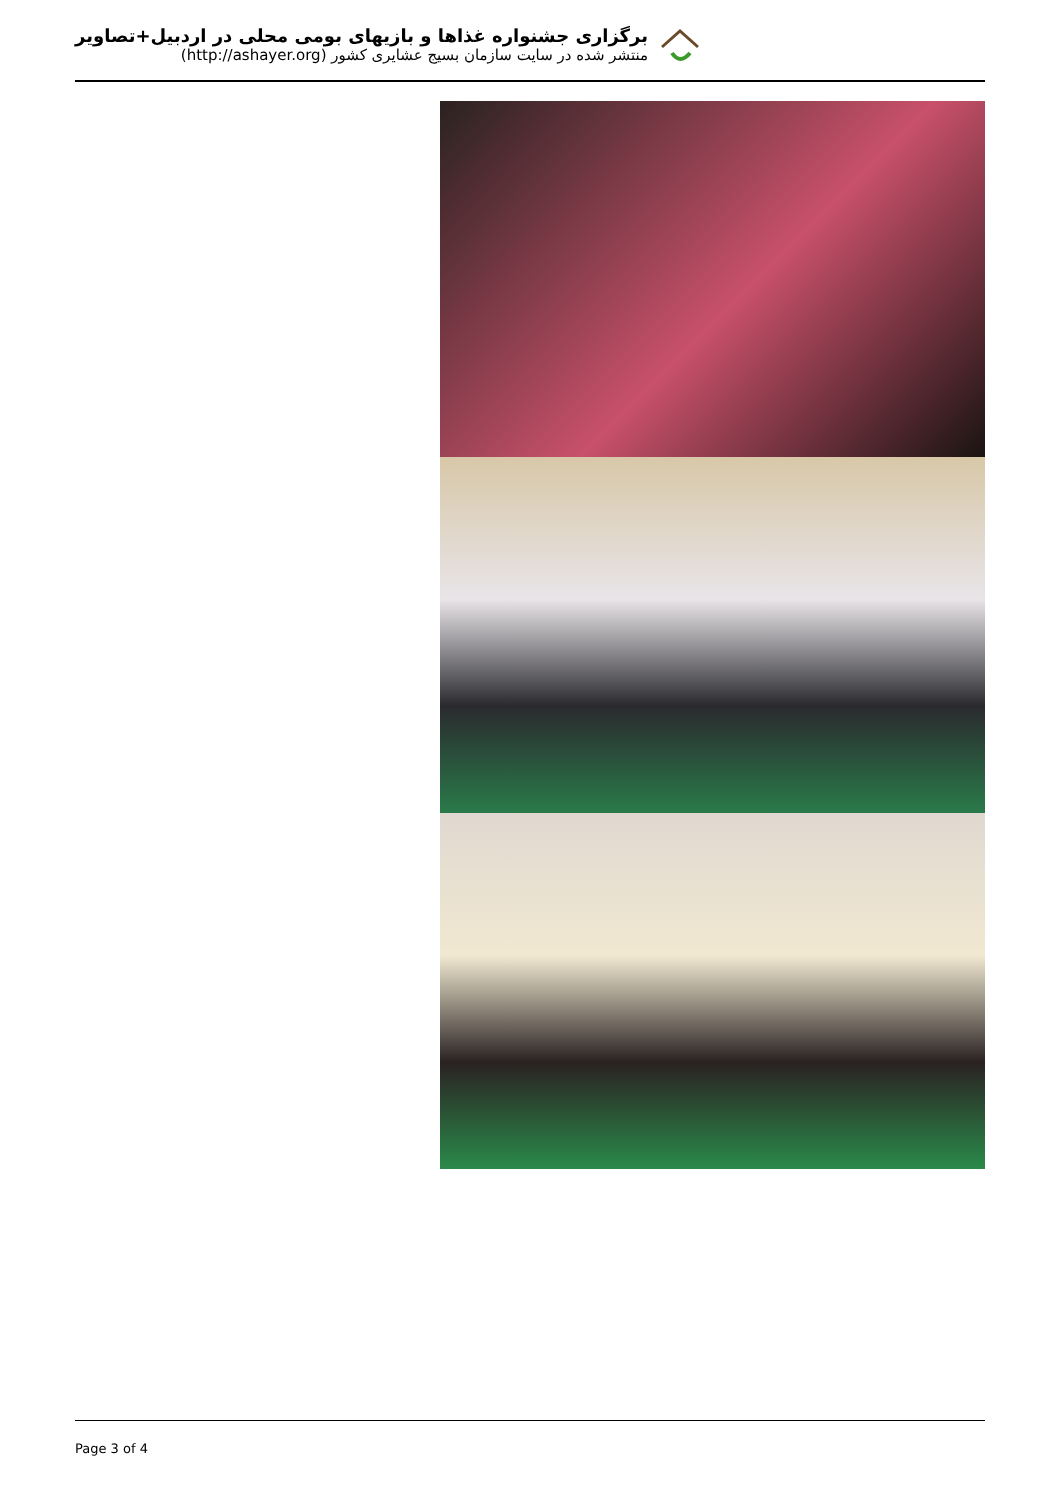برگزاری جشنواره غذاها و بازیهای بومی محلی در اردبیل+تصاویر
منتشر شده در سایت سازمان بسیج عشایری کشور (http://ashayer.org)
Page 3 of 4